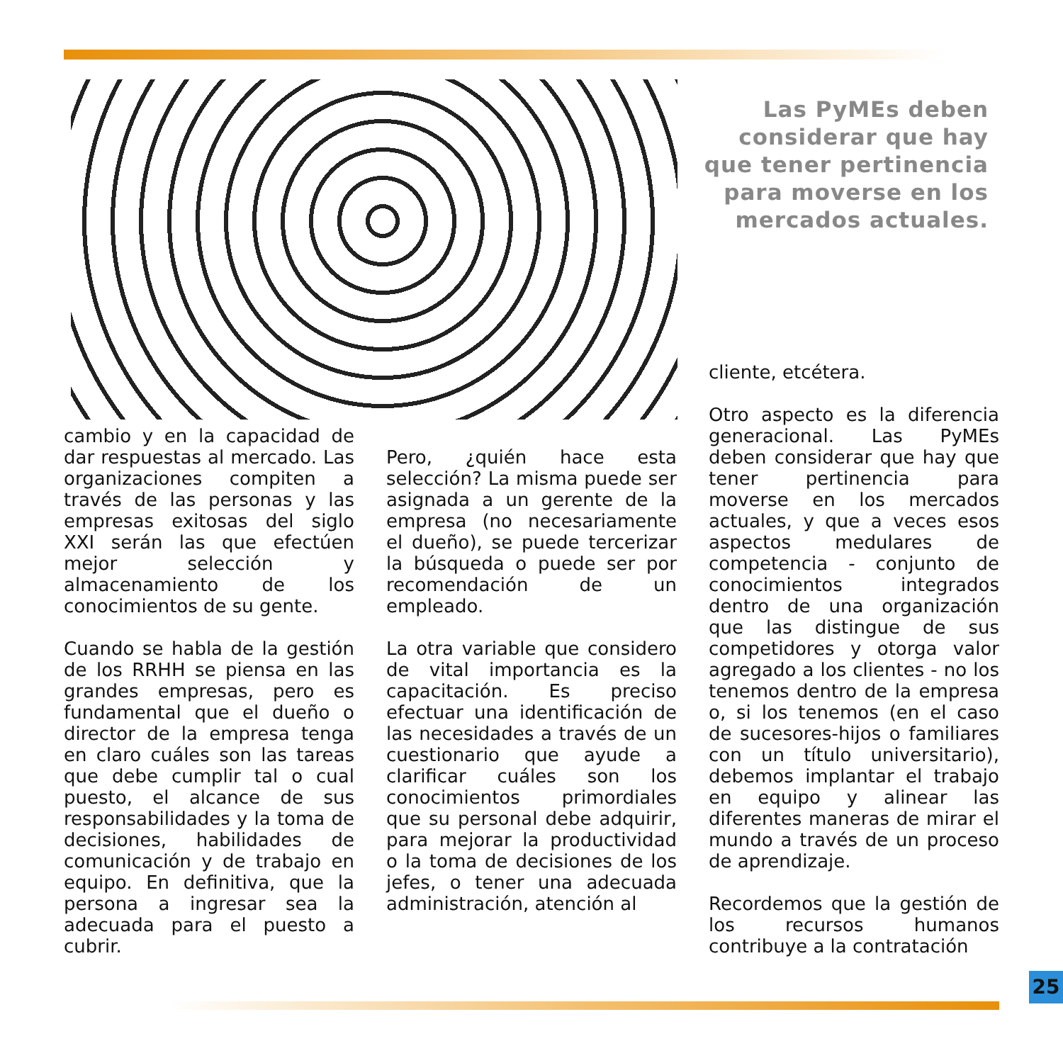Las PyMEs deben considerar que hay que tener pertinencia para moverse en los mercados actuales.
cambio y en la capacidad de dar respuestas al mercado. Las organizaciones compiten a través de las personas y las empresas exitosas del siglo XXI serán las que efectúen mejor selección y almacenamiento de los conocimientos de su gente.
Cuando se habla de la gestión de los RRHH se piensa en las grandes empresas, pero es fundamental que el dueño o director de la empresa tenga en claro cuáles son las tareas que debe cumplir tal o cual puesto, el alcance de sus responsabilidades y la toma de decisiones, habilidades de comunicación y de trabajo en equipo. En definitiva, que la persona a ingresar sea la adecuada para el puesto a cubrir.
Pero, ¿quién hace esta selección? La misma puede ser asignada a un gerente de la empresa (no necesariamente el dueño), se puede tercerizar la búsqueda o puede ser por recomendación de un empleado.
La otra variable que considero de vital importancia es la capacitación. Es preciso efectuar una identificación de las necesidades a través de un cuestionario que ayude a clarificar cuáles son los conocimientos primordiales que su personal debe adquirir, para mejorar la productividad o la toma de decisiones de los jefes, o tener una adecuada administración, atención al
cliente, etcétera.
Otro aspecto es la diferencia generacional. Las PyMEs deben considerar que hay que tener pertinencia para moverse en los mercados actuales, y que a veces esos aspectos medulares de competencia - conjunto de conocimientos integrados dentro de una organización que las distingue de sus competidores y otorga valor agregado a los clientes - no los tenemos dentro de la empresa o, si los tenemos (en el caso de sucesores-hijos o familiares con un título universitario), debemos implantar el trabajo en equipo y alinear las diferentes maneras de mirar el mundo a través de un proceso de aprendizaje.
Recordemos que la gestión de los recursos humanos contribuye a la contratación
25